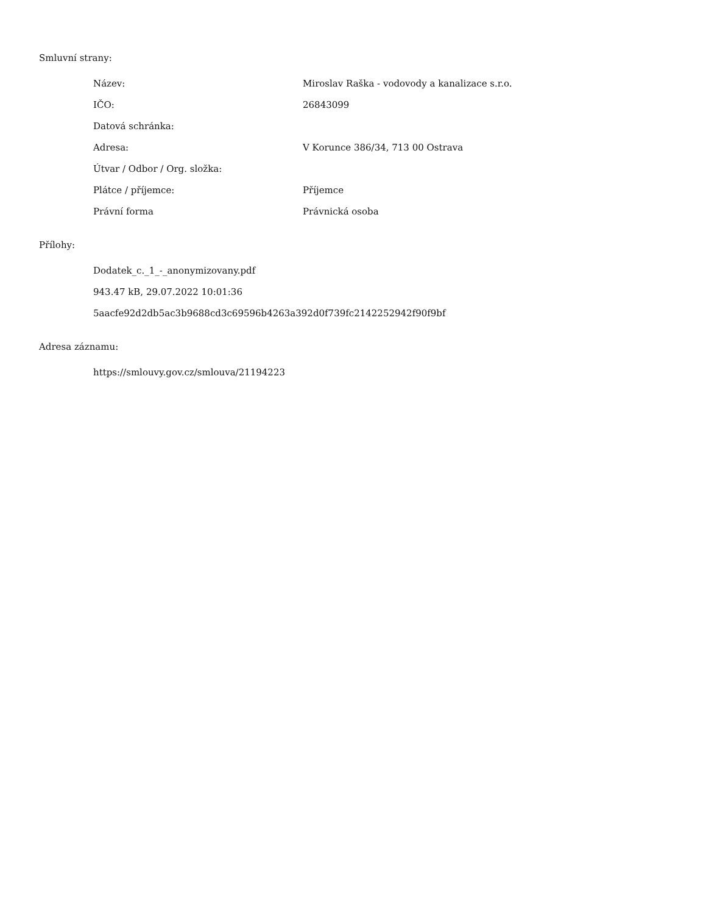Smluvní strany:
| Název: | Miroslav Raška - vodovody a kanalizace s.r.o. |
| IČO: | 26843099 |
| Datová schránka: | |
| Adresa: | V Korunce 386/34, 713 00 Ostrava |
| Útvar / Odbor / Org. složka: | |
| Plátce / příjemce: | Příjemce |
| Právní forma | Právnická osoba |
Přílohy:
Dodatek_c._1_-_anonymizovany.pdf
943.47 kB, 29.07.2022 10:01:36
5aacfe92d2db5ac3b9688cd3c69596b4263a392d0f739fc2142252942f90f9bf
Adresa záznamu:
https://smlouvy.gov.cz/smlouva/21194223